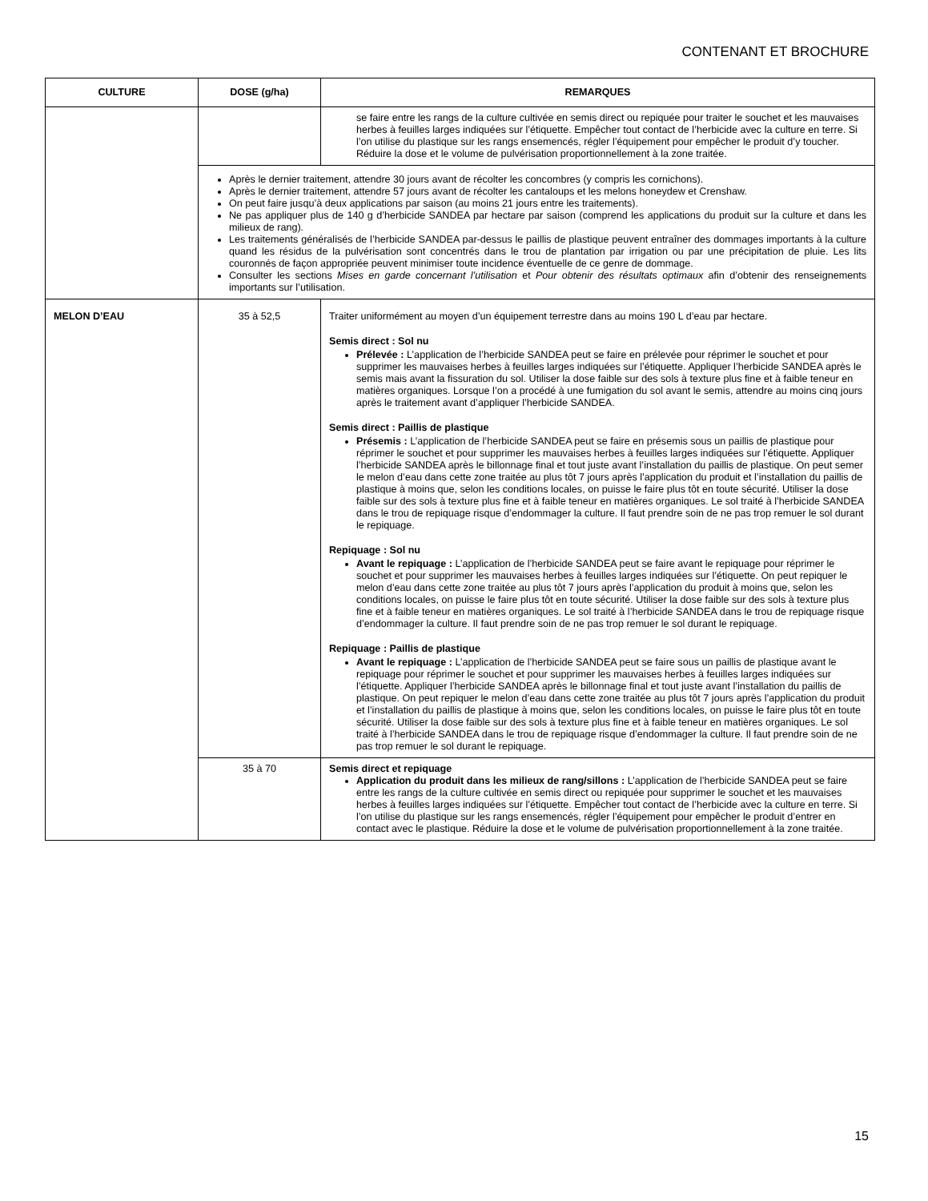CONTENANT ET BROCHURE
| CULTURE | DOSE (g/ha) | REMARQUES |
| --- | --- | --- |
| | | se faire entre les rangs de la culture cultivée en semis direct ou repiquée pour traiter le souchet et les mauvaises herbes à feuilles larges indiquées sur l’étiquette. Empêcher tout contact de l’herbicide avec la culture en terre. Si l’on utilise du plastique sur les rangs ensemencés, régler l’équipement pour empêcher le produit d’y toucher. Réduire la dose et le volume de pulvérisation proportionnellement à la zone traitée. |
| | Après le dernier traitement, attendre 30 jours avant de récolter les concombres (y compris les cornichons). Après le dernier traitement, attendre 57 jours avant de récolter les cantaloups et les melons honeydew et Crenshaw. On peut faire jusqu’à deux applications par saison (au moins 21 jours entre les traitements). Ne pas appliquer plus de 140 g d’herbicide SANDEA par hectare par saison (comprend les applications du produit sur la culture et dans les milieux de rang). Les traitements généralisés de l’herbicide SANDEA par-dessus le paillis de plastique peuvent entraîner des dommages importants à la culture quand les résidus de la pulvérisation sont concentrés dans le trou de plantation par irrigation ou par une précipitation de pluie. Les lits couronnés de façon appropriée peuvent minimiser toute incidence éventuelle de ce genre de dommage. Consulter les sections Mises en garde concernant l’utilisation et Pour obtenir des résultats optimaux afin d’obtenir des renseignements importants sur l’utilisation. | |
| MELON D’EAU | 35 à 52,5 | Traiter uniformément au moyen d’un équipement terrestre dans au moins 190 L d’eau par hectare. Semis direct : Sol nu Prélevée : L’application de l’herbicide SANDEA peut se faire en prélevée pour réprimer le souchet et pour supprimer les mauvaises herbes à feuilles larges indiquées sur l’étiquette. Appliquer l’herbicide SANDEA après le semis mais avant la fissuration du sol. Utiliser la dose faible sur des sols à texture plus fine et à faible teneur en matières organiques. Lorsque l’on a procédé à une fumigation du sol avant le semis, attendre au moins cinq jours après le traitement avant d’appliquer l’herbicide SANDEA. Semis direct : Paillis de plastique Présemis : L’application de l’herbicide SANDEA peut se faire en présemis sous un paillis de plastique pour réprimer le souchet et pour supprimer les mauvaises herbes à feuilles larges indiquées sur l’étiquette. Appliquer l’herbicide SANDEA après le billonnage final et tout juste avant l’installation du paillis de plastique. On peut semer le melon d’eau dans cette zone traitée au plus tôt 7 jours après l’application du produit et l’installation du paillis de plastique à moins que, selon les conditions locales, on puisse le faire plus tôt en toute sécurité. Utiliser la dose faible sur des sols à texture plus fine et à faible teneur en matières organiques. Le sol traité à l’herbicide SANDEA dans le trou de repiquage risque d’endommager la culture. Il faut prendre soin de ne pas trop remuer le sol durant le repiquage. Repiquage : Sol nu Avant le repiquage : L’application de l’herbicide SANDEA peut se faire avant le repiquage pour réprimer le souchet et pour supprimer les mauvaises herbes à feuilles larges indiquées sur l’étiquette. On peut repiquer le melon d’eau dans cette zone traitée au plus tôt 7 jours après l’application du produit à moins que, selon les conditions locales, on puisse le faire plus tôt en toute sécurité. Utiliser la dose faible sur des sols à texture plus fine et à faible teneur en matières organiques. Le sol traité à l’herbicide SANDEA dans le trou de repiquage risque d’endommager la culture. Il faut prendre soin de ne pas trop remuer le sol durant le repiquage. Repiquage : Paillis de plastique Avant le repiquage : L’application de l’herbicide SANDEA peut se faire sous un paillis de plastique avant le repiquage pour réprimer le souchet et pour supprimer les mauvaises herbes à feuilles larges indiquées sur l’étiquette. Appliquer l’herbicide SANDEA après le billonnage final et tout juste avant l’installation du paillis de plastique. On peut repiquer le melon d’eau dans cette zone traitée au plus tôt 7 jours après l’application du produit et l’installation du paillis de plastique à moins que, selon les conditions locales, on puisse le faire plus tôt en toute sécurité. Utiliser la dose faible sur des sols à texture plus fine et à faible teneur en matières organiques. Le sol traité à l’herbicide SANDEA dans le trou de repiquage risque d’endommager la culture. Il faut prendre soin de ne pas trop remuer le sol durant le repiquage. |
| | 35 à 70 | Semis direct et repiquage Application du produit dans les milieux de rang/sillons : L’application de l’herbicide SANDEA peut se faire entre les rangs de la culture cultivée en semis direct ou repiquée pour supprimer le souchet et les mauvaises herbes à feuilles larges indiquées sur l’étiquette. Empêcher tout contact de l’herbicide avec la culture en terre. Si l’on utilise du plastique sur les rangs ensemencés, régler l’équipement pour empêcher le produit d’entrer en contact avec le plastique. Réduire la dose et le volume de pulvérisation proportionnellement à la zone traitée. |
15